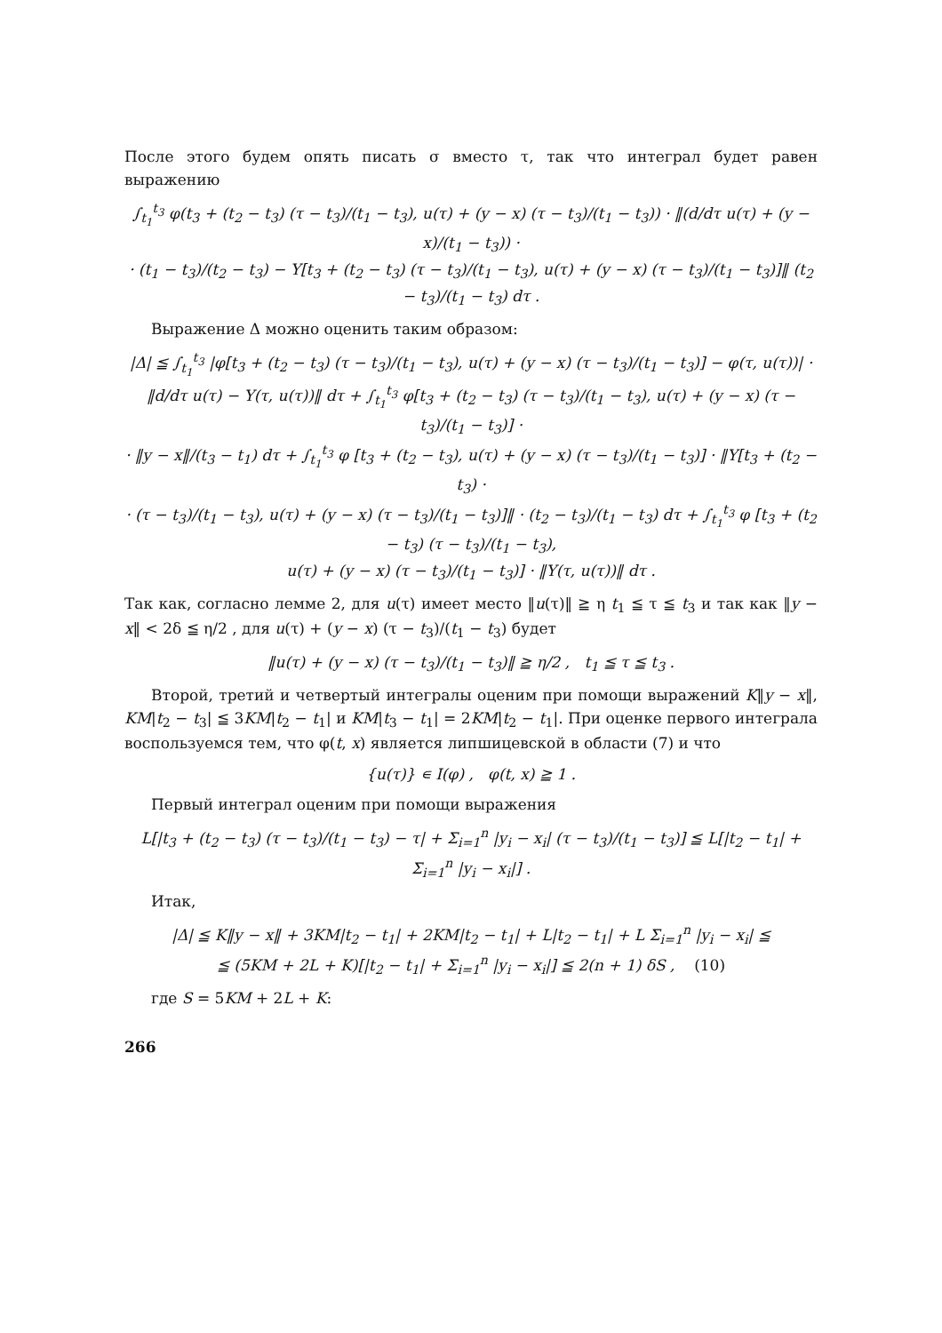После этого будем опять писать σ вместо τ, так что интеграл будет равен выражению
∫<sub>t<sub>1</sub></sub><sup>t<sub>3</sub></sup> φ(t<sub>3</sub> + (t<sub>2</sub> − t<sub>3</sub>) (τ − t<sub>3</sub>)/(t<sub>1</sub> − t<sub>3</sub>), u(τ) + (y − x) (τ − t<sub>3</sub>)/(t<sub>1</sub> − t<sub>3</sub>)) · ‖(d/dτ u(τ) + (y − x)/(t<sub>1</sub> − t<sub>3</sub>)) ·
· (t<sub>1</sub> − t<sub>3</sub>)/(t<sub>2</sub> − t<sub>3</sub>) − Y[t<sub>3</sub> + (t<sub>2</sub> − t<sub>3</sub>) (τ − t<sub>3</sub>)/(t<sub>1</sub> − t<sub>3</sub>), u(τ) + (y − x) (τ − t<sub>3</sub>)/(t<sub>1</sub> − t<sub>3</sub>)]‖ (t<sub>2</sub> − t<sub>3</sub>)/(t<sub>1</sub> − t<sub>3</sub>) dτ .
Выражение Δ можно оценить таким образом:
|Δ| ≦ ∫<sub>t<sub>1</sub></sub><sup>t<sub>3</sub></sup> |φ[t<sub>3</sub> + (t<sub>2</sub> − t<sub>3</sub>) (τ − t<sub>3</sub>)/(t<sub>1</sub> − t<sub>3</sub>), u(τ) + (y − x) (τ − t<sub>3</sub>)/(t<sub>1</sub> − t<sub>3</sub>)] − φ(τ, u(τ))| ·
‖d/dτ u(τ) − Y(τ, u(τ))‖ dτ + ∫<sub>t<sub>1</sub></sub><sup>t<sub>3</sub></sup> φ[t<sub>3</sub> + (t<sub>2</sub> − t<sub>3</sub>) (τ − t<sub>3</sub>)/(t<sub>1</sub> − t<sub>3</sub>), u(τ) + (y − x) (τ − t<sub>3</sub>)/(t<sub>1</sub> − t<sub>3</sub>)] ·
· ‖y − x‖/(t<sub>3</sub> − t<sub>1</sub>) dτ + ∫<sub>t<sub>1</sub></sub><sup>t<sub>3</sub></sup> φ [t<sub>3</sub> + (t<sub>2</sub> − t<sub>3</sub>), u(τ) + (y − x) (τ − t<sub>3</sub>)/(t<sub>1</sub> − t<sub>3</sub>)] · ‖Y[t<sub>3</sub> + (t<sub>2</sub> − t<sub>3</sub>) ·
· (τ − t<sub>3</sub>)/(t<sub>1</sub> − t<sub>3</sub>), u(τ) + (y − x) (τ − t<sub>3</sub>)/(t<sub>1</sub> − t<sub>3</sub>)]‖ · (t<sub>2</sub> − t<sub>3</sub>)/(t<sub>1</sub> − t<sub>3</sub>) dτ + ∫<sub>t<sub>1</sub></sub><sup>t<sub>3</sub></sup> φ [t<sub>3</sub> + (t<sub>2</sub> − t<sub>3</sub>) (τ − t<sub>3</sub>)/(t<sub>1</sub> − t<sub>3</sub>),
u(τ) + (y − x) (τ − t<sub>3</sub>)/(t<sub>1</sub> − t<sub>3</sub>)] · ‖Y(τ, u(τ))‖ dτ .
Так как, согласно лемме 2, для u(τ) имеет место ‖u(τ)‖ ≧ η t<sub>1</sub> ≦ τ ≦ t<sub>3</sub> и так как ‖y − x‖ < 2δ ≦ η/2 , для u(τ) + (y − x) (τ − t<sub>3</sub>)/(t<sub>1</sub> − t<sub>3</sub>) будет
‖u(τ) + (y − x) (τ − t<sub>3</sub>)/(t<sub>1</sub> − t<sub>3</sub>)‖ ≧ η/2 , t<sub>1</sub> ≦ τ ≦ t<sub>3</sub> .
Второй, третий и четвертый интегралы оценим при помощи выражений K‖y − x‖, KM|t<sub>2</sub> − t<sub>3</sub>| ≦ 3KM|t<sub>2</sub> − t<sub>1</sub>| и KM|t<sub>3</sub> − t<sub>1</sub>| = 2KM|t<sub>2</sub> − t<sub>1</sub>|. При оценке первого интеграла воспользуемся тем, что φ(t, x) является липшицевской в области (7) и что
{u(τ)} ∊ I(φ) , φ(t, x) ≧ 1 .
Первый интеграл оценим при помощи выражения
L[|t<sub>3</sub> + (t<sub>2</sub> − t<sub>3</sub>) (τ − t<sub>3</sub>)/(t<sub>1</sub> − t<sub>3</sub>) − τ| + Σ<sub>i=1</sub><sup>n</sup> |y<sub>i</sub> − x<sub>i</sub>| (τ − t<sub>3</sub>)/(t<sub>1</sub> − t<sub>3</sub>)] ≦ L[|t<sub>2</sub> − t<sub>1</sub>| + Σ<sub>i=1</sub><sup>n</sup> |y<sub>i</sub> − x<sub>i</sub>|] .
Итак,
|Δ| ≦ K‖y − x‖ + 3KM|t<sub>2</sub> − t<sub>1</sub>| + 2KM|t<sub>2</sub> − t<sub>1</sub>| + L|t<sub>2</sub> − t<sub>1</sub>| + L Σ<sub>i=1</sub><sup>n</sup> |y<sub>i</sub> − x<sub>i</sub>| ≦
≦ (5KM + 2L + K)[|t<sub>2</sub> − t<sub>1</sub>| + Σ<sub>i=1</sub><sup>n</sup> |y<sub>i</sub> − x<sub>i</sub>|] ≦ 2(n + 1) δS , (10)
где S = 5KM + 2L + K:
266